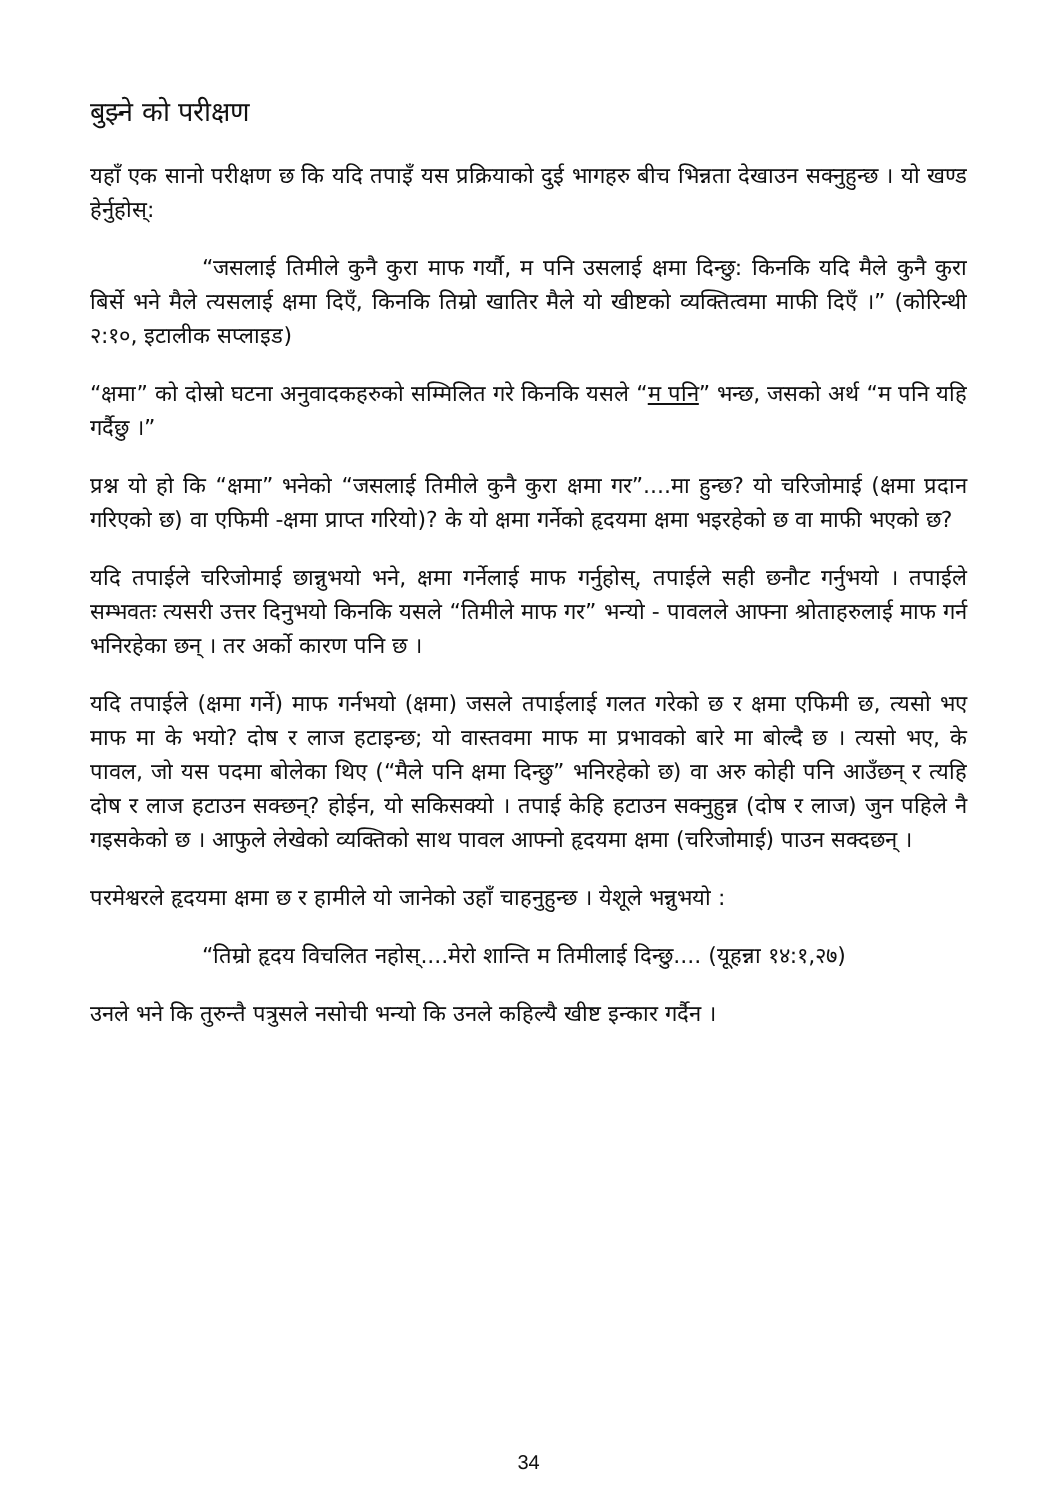बुझ्ने को परीक्षण
यहाँ एक सानो परीक्षण छ कि यदि तपाइँ यस प्रक्रियाको दुई भागहरु बीच भिन्नता देखाउन सक्नुहुन्छ । यो खण्ड हेर्नुहोस्:
“जसलाई तिमीले कुनै कुरा माफ गर्यौ, म पनि उसलाई क्षमा दिन्छु: किनकि यदि मैले कुनै कुरा बिर्से भने मैले त्यसलाई क्षमा दिएँ, किनकि तिम्रो खातिर मैले यो खीष्टको व्यक्तित्वमा माफी दिएँ ।” (कोरिन्थी २:१०, इटालीक सप्लाइड)
“क्षमा” को दोस्रो घटना अनुवादकहरुको सम्मिलित गरे किनकि यसले “म पनि” भन्छ, जसको अर्थ “म पनि यहि गर्दैछु ।”
प्रश्न यो हो कि “क्षमा” भनेको “जसलाई तिमीले कुनै कुरा क्षमा गर”....मा हुन्छ? यो चरिजोमाई (क्षमा प्रदान गरिएको छ) वा एफिमी -क्षमा प्राप्त गरियो)? के यो क्षमा गर्नेको हृदयमा क्षमा भइरहेको छ वा माफी भएको छ?
यदि तपाईले चरिजोमाई छान्नुभयो भने, क्षमा गर्नेलाई माफ गर्नुहोस्, तपाईले सही छनौट गर्नुभयो । तपाईले सम्भवतः त्यसरी उत्तर दिनुभयो किनकि यसले “तिमीले माफ गर” भन्यो - पावलले आफ्ना श्रोताहरुलाई माफ गर्न भनिरहेका छन् । तर अर्को कारण पनि छ ।
यदि तपाईले (क्षमा गर्ने) माफ गर्नभयो (क्षमा) जसले तपाईलाई गलत गरेको छ र क्षमा एफिमी छ, त्यसो भए माफ मा के भयो? दोष र लाज हटाइन्छ; यो वास्तवमा माफ मा प्रभावको बारे मा बोल्दै छ । त्यसो भए, के पावल, जो यस पदमा बोलेका थिए (“मैले पनि क्षमा दिन्छु” भनिरहेको छ) वा अरु कोही पनि आउँछन् र त्यहि दोष र लाज हटाउन सक्छन्? होईन, यो सकिसक्यो । तपाई केहि हटाउन सक्नुहुन्न (दोष र लाज) जुन पहिले नै गइसकेको छ । आफुले लेखेको व्यक्तिको साथ पावल आफ्नो हृदयमा क्षमा (चरिजोमाई) पाउन सक्दछन् ।
परमेश्वरले हृदयमा क्षमा छ र हामीले यो जानेको उहाँ चाहनुहुन्छ । येशूले भन्नुभयो :
“तिम्रो हृदय विचलित नहोस्....मेरो शान्ति म तिमीलाई दिन्छु.... (यूहन्ना १४:१,२७)
उनले भने कि तुरुन्तै पत्रुसले नसोची भन्यो कि उनले कहिल्यै खीष्ट इन्कार गर्दैन ।
34